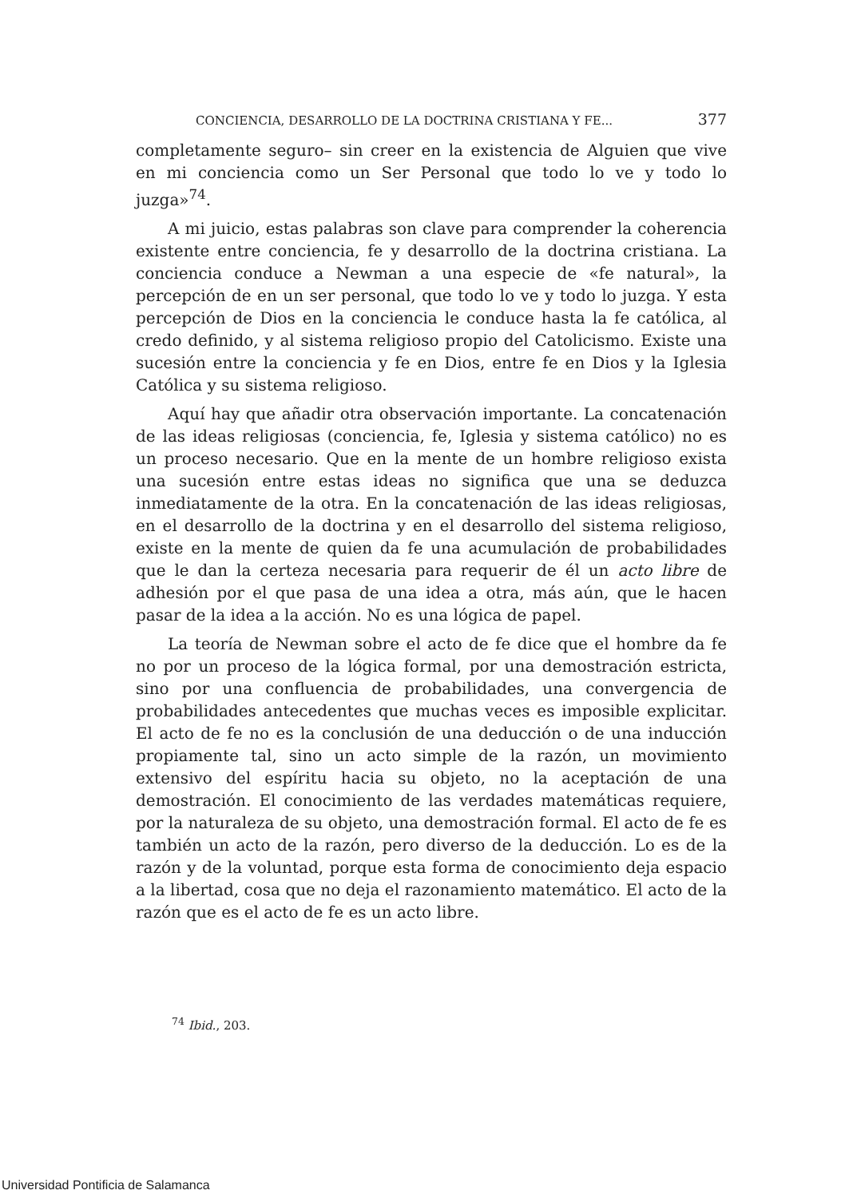CONCIENCIA, DESARROLLO DE LA DOCTRINA CRISTIANA Y FE... 377
completamente seguro– sin creer en la existencia de Alguien que vive en mi conciencia como un Ser Personal que todo lo ve y todo lo juzga»<sup>74</sup>.
A mi juicio, estas palabras son clave para comprender la coherencia existente entre conciencia, fe y desarrollo de la doctrina cristiana. La conciencia conduce a Newman a una especie de «fe natural», la percepción de en un ser personal, que todo lo ve y todo lo juzga. Y esta percepción de Dios en la conciencia le conduce hasta la fe católica, al credo definido, y al sistema religioso propio del Catolicismo. Existe una sucesión entre la conciencia y fe en Dios, entre fe en Dios y la Iglesia Católica y su sistema religioso.
Aquí hay que añadir otra observación importante. La concatenación de las ideas religiosas (conciencia, fe, Iglesia y sistema católico) no es un proceso necesario. Que en la mente de un hombre religioso exista una sucesión entre estas ideas no significa que una se deduzca inmediatamente de la otra. En la concatenación de las ideas religiosas, en el desarrollo de la doctrina y en el desarrollo del sistema religioso, existe en la mente de quien da fe una acumulación de probabilidades que le dan la certeza necesaria para requerir de él un acto libre de adhesión por el que pasa de una idea a otra, más aún, que le hacen pasar de la idea a la acción. No es una lógica de papel.
La teoría de Newman sobre el acto de fe dice que el hombre da fe no por un proceso de la lógica formal, por una demostración estricta, sino por una confluencia de probabilidades, una convergencia de probabilidades antecedentes que muchas veces es imposible explicitar. El acto de fe no es la conclusión de una deducción o de una inducción propiamente tal, sino un acto simple de la razón, un movimiento extensivo del espíritu hacia su objeto, no la aceptación de una demostración. El conocimiento de las verdades matemáticas requiere, por la naturaleza de su objeto, una demostración formal. El acto de fe es también un acto de la razón, pero diverso de la deducción. Lo es de la razón y de la voluntad, porque esta forma de conocimiento deja espacio a la libertad, cosa que no deja el razonamiento matemático. El acto de la razón que es el acto de fe es un acto libre.
<sup>74</sup> Ibid., 203.
Universidad Pontificia de Salamanca